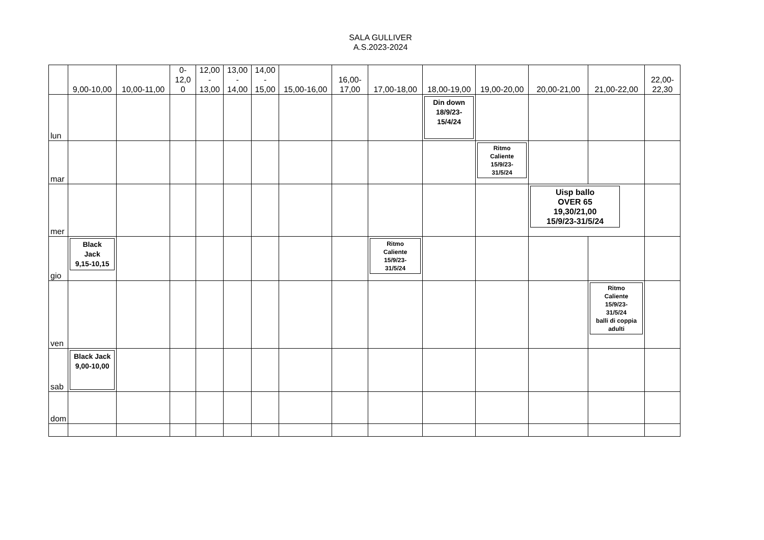SALA GULLIVER
A.S.2023-2024
| | 9,00-10,00 | 10,00-11,00 | 0- 12,0 0 | 12,00 - 13,00 | 13,00 - 14,00 | 14,00 - 15,00 | 15,00-16,00 | 16,00- 17,00 | 17,00-18,00 | 18,00-19,00 | 19,00-20,00 | 20,00-21,00 | 21,00-22,00 | 22,00- 22,30 |
| --- | --- | --- | --- | --- | --- | --- | --- | --- | --- | --- | --- | --- | --- | --- |
| lun | | | | | | | | | | Din down 18/9/23- 15/4/24 | | | | |
| mar | | | | | | | | | | | Ritmo Caliente 15/9/23- 31/5/24 | | | |
| mer | | | | | | | | | | | | Uisp ballo OVER 65 19,30/21,00 15/9/23-31/5/24 | | |
| gio | Black Jack 9,15-10,15 | | | | | | | | Ritmo Caliente 15/9/23- 31/5/24 | | | | | |
| ven | | | | | | | | | | | | | Ritmo Caliente 15/9/23- 31/5/24 balli di coppia adulti | |
| sab | Black Jack 9,00-10,00 | | | | | | | | | | | | | |
| dom | | | | | | | | | | | | | | |